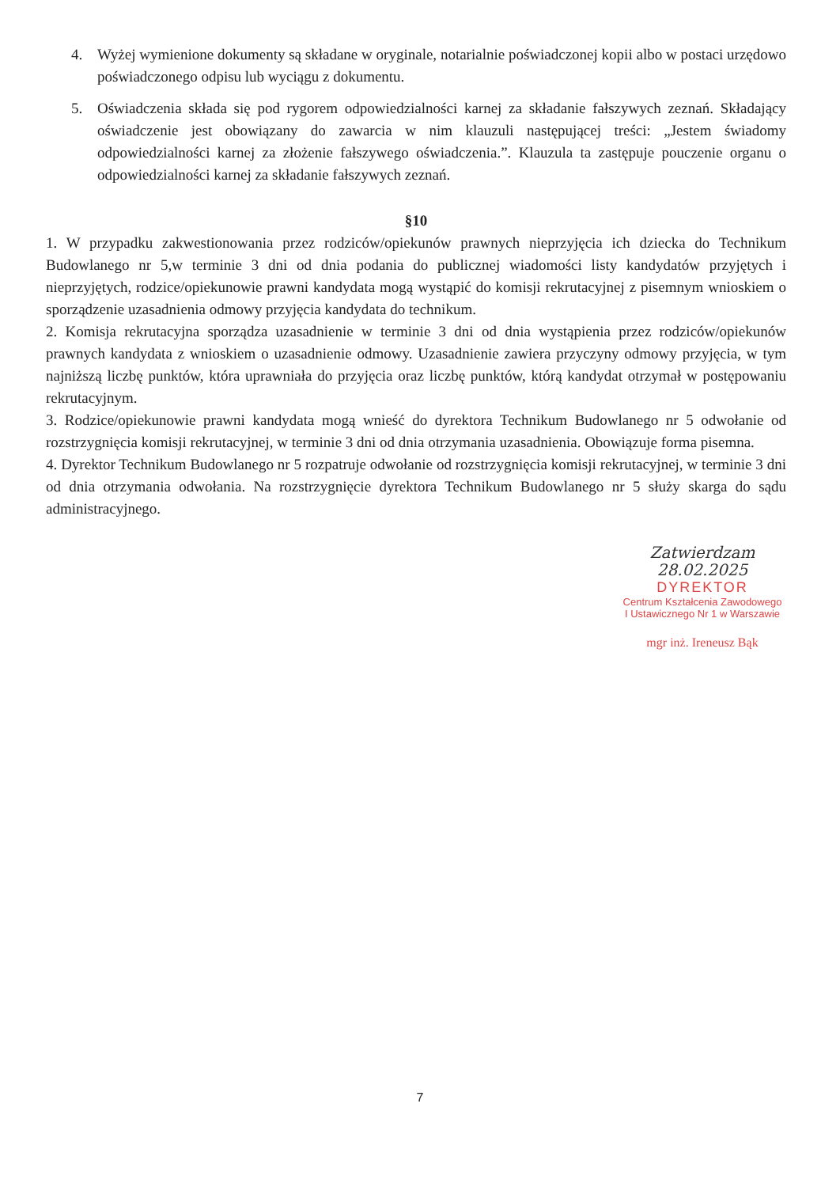4. Wyżej wymienione dokumenty są składane w oryginale, notarialnie poświadczonej kopii albo w postaci urzędowo poświadczonego odpisu lub wyciągu z dokumentu.
5. Oświadczenia składa się pod rygorem odpowiedzialności karnej za składanie fałszywych zeznań. Składający oświadczenie jest obowiązany do zawarcia w nim klauzuli następującej treści: „Jestem świadomy odpowiedzialności karnej za złożenie fałszywego oświadczenia.”. Klauzula ta zastępuje pouczenie organu o odpowiedzialności karnej za składanie fałszywych zeznań.
§10
1. W przypadku zakwestionowania przez rodziców/opiekunów prawnych nieprzyjęcia ich dziecka do Technikum Budowlanego nr 5,w terminie 3 dni od dnia podania do publicznej wiadomości listy kandydatów przyjętych i nieprzyjętych, rodzice/opiekunowie prawni kandydata mogą wystąpić do komisji rekrutacyjnej z pisemnym wnioskiem o sporządzenie uzasadnienia odmowy przyjęcia kandydata do technikum.
2. Komisja rekrutacyjna sporządza uzasadnienie w terminie 3 dni od dnia wystąpienia przez rodziców/opiekunów prawnych kandydata z wnioskiem o uzasadnienie odmowy. Uzasadnienie zawiera przyczyny odmowy przyjęcia, w tym najniższą liczbę punktów, która uprawniała do przyjęcia oraz liczbę punktów, którą kandydat otrzymał w postępowaniu rekrutacyjnym.
3. Rodzice/opiekunowie prawni kandydata mogą wnieść do dyrektora Technikum Budowlanego nr 5 odwołanie od rozstrzygnięcia komisji rekrutacyjnej, w terminie 3 dni od dnia otrzymania uzasadnienia. Obowiązuje forma pisemna.
4. Dyrektor Technikum Budowlanego nr 5 rozpatruje odwołanie od rozstrzygnięcia komisji rekrutacyjnej, w terminie 3 dni od dnia otrzymania odwołania. Na rozstrzygnięcie dyrektora Technikum Budowlanego nr 5 służy skarga do sądu administracyjnego.
Zatwierdzam
28.02.2025
DYREKTOR
Centrum Kształcenia Zawodowego
I Ustawicznego Nr 1 w Warszawie
mgr inż. Ireneusz Bąk
7